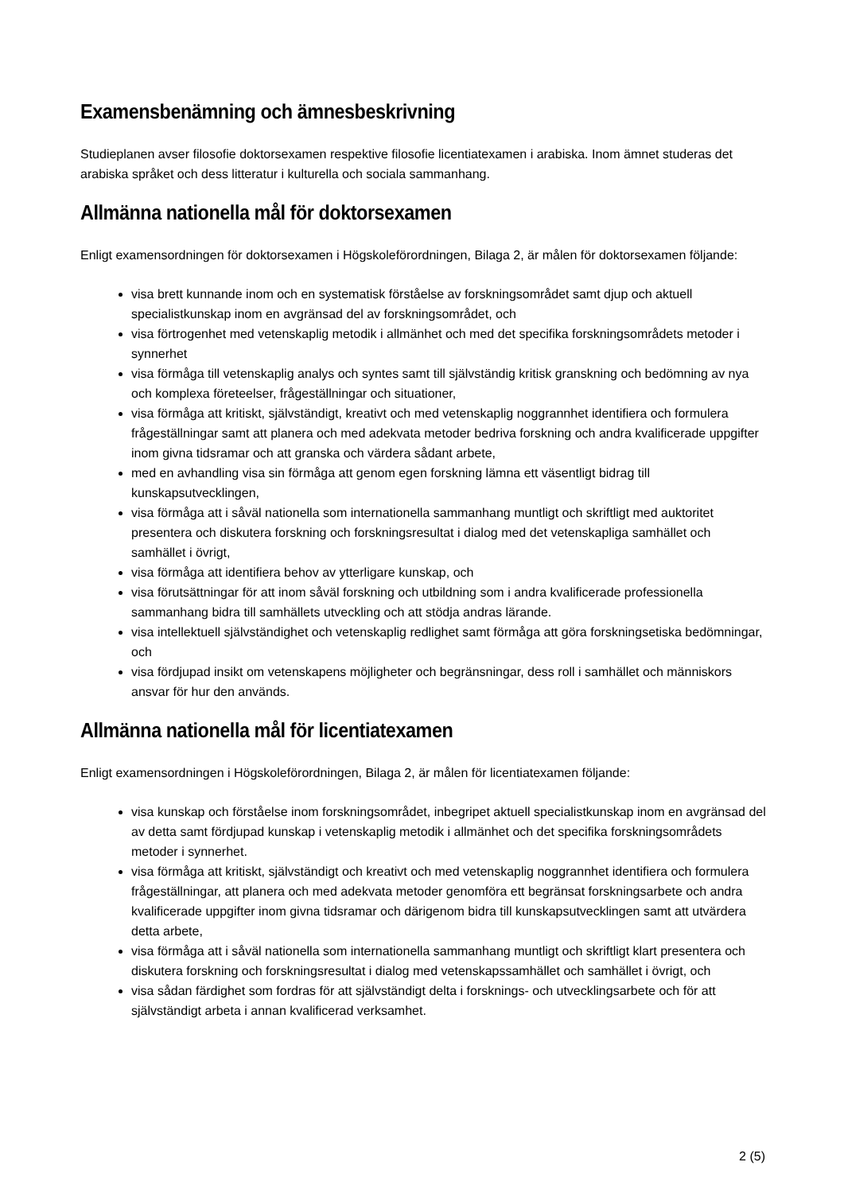Examensbenämning och ämnesbeskrivning
Studieplanen avser filosofie doktorsexamen respektive filosofie licentiatexamen i arabiska. Inom ämnet studeras det arabiska språket och dess litteratur i kulturella och sociala sammanhang.
Allmänna nationella mål för doktorsexamen
Enligt examensordningen för doktorsexamen i Högskoleförordningen, Bilaga 2, är målen för doktorsexamen följande:
visa brett kunnande inom och en systematisk förståelse av forskningsområdet samt djup och aktuell specialistkunskap inom en avgränsad del av forskningsområdet, och
visa förtrogenhet med vetenskaplig metodik i allmänhet och med det specifika forskningsområdets metoder i synnerhet
visa förmåga till vetenskaplig analys och syntes samt till självständig kritisk granskning och bedömning av nya och komplexa företeelser, frågeställningar och situationer,
visa förmåga att kritiskt, självständigt, kreativt och med vetenskaplig noggrannhet identifiera och formulera frågeställningar samt att planera och med adekvata metoder bedriva forskning och andra kvalificerade uppgifter inom givna tidsramar och att granska och värdera sådant arbete,
med en avhandling visa sin förmåga att genom egen forskning lämna ett väsentligt bidrag till kunskapsutvecklingen,
visa förmåga att i såväl nationella som internationella sammanhang muntligt och skriftligt med auktoritet presentera och diskutera forskning och forskningsresultat i dialog med det vetenskapliga samhället och samhället i övrigt,
visa förmåga att identifiera behov av ytterligare kunskap, och
visa förutsättningar för att inom såväl forskning och utbildning som i andra kvalificerade professionella sammanhang bidra till samhällets utveckling och att stödja andras lärande.
visa intellektuell självständighet och vetenskaplig redlighet samt förmåga att göra forskningsetiska bedömningar, och
visa fördjupad insikt om vetenskapens möjligheter och begränsningar, dess roll i samhället och människors ansvar för hur den används.
Allmänna nationella mål för licentiatexamen
Enligt examensordningen i Högskoleförordningen, Bilaga 2, är målen för licentiatexamen följande:
visa kunskap och förståelse inom forskningsområdet, inbegripet aktuell specialistkunskap inom en avgränsad del av detta samt fördjupad kunskap i vetenskaplig metodik i allmänhet och det specifika forskningsområdets metoder i synnerhet.
visa förmåga att kritiskt, självständigt och kreativt och med vetenskaplig noggrannhet identifiera och formulera frågeställningar, att planera och med adekvata metoder genomföra ett begränsat forskningsarbete och andra kvalificerade uppgifter inom givna tidsramar och därigenom bidra till kunskapsutvecklingen samt att utvärdera detta arbete,
visa förmåga att i såväl nationella som internationella sammanhang muntligt och skriftligt klart presentera och diskutera forskning och forskningsresultat i dialog med vetenskapssamhället och samhället i övrigt, och
visa sådan färdighet som fordras för att självständigt delta i forsknings- och utvecklingsarbete och för att självständigt arbeta i annan kvalificerad verksamhet.
2 (5)